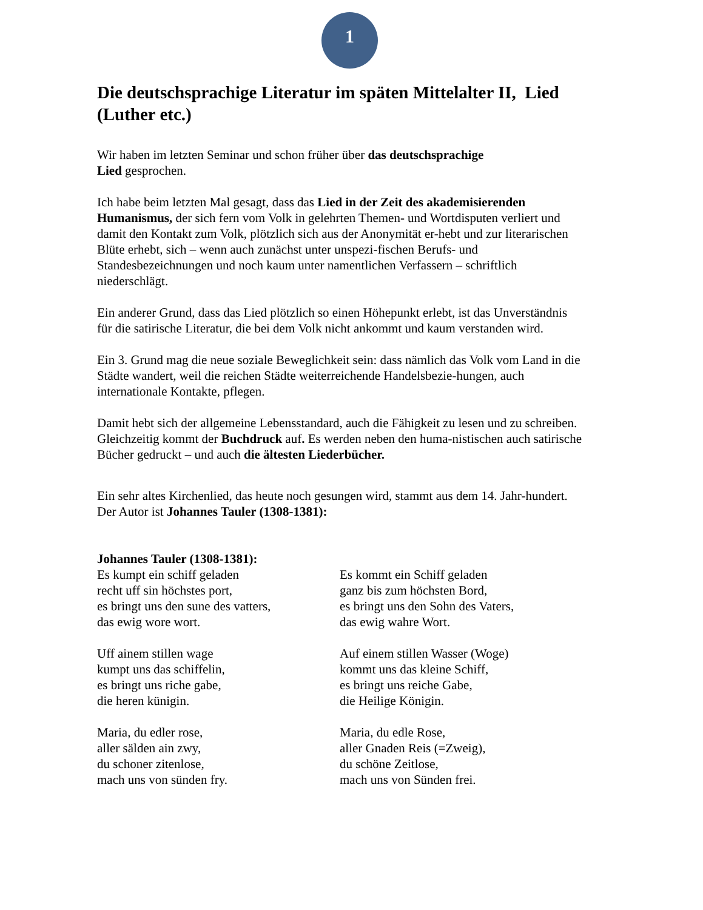1
Die deutschsprachige Literatur im späten Mittelalter II, Lied (Luther etc.)
Wir haben im letzten Seminar und schon früher über das deutschsprachige
Lied gesprochen.
Ich habe beim letzten Mal gesagt, dass das Lied in der Zeit des akademisierenden Humanismus, der sich fern vom Volk in gelehrten Themen- und Wortdisputen verliert und damit den Kontakt zum Volk, plötzlich sich aus der Anonymität er-hebt und zur literarischen Blüte erhebt, sich – wenn auch zunächst unter unspezi-fischen Berufs- und Standesbezeichnungen und noch kaum unter namentlichen Verfassern – schriftlich niederschlägt.
Ein anderer Grund, dass das Lied plötzlich so einen Höhepunkt erlebt, ist das Unverständnis für die satirische Literatur, die bei dem Volk nicht ankommt und kaum verstanden wird.
Ein 3. Grund mag die neue soziale Beweglichkeit sein: dass nämlich das Volk vom Land in die Städte wandert, weil die reichen Städte weiterreichende Handelsbezie-hungen, auch internationale Kontakte, pflegen.
Damit hebt sich der allgemeine Lebensstandard, auch die Fähigkeit zu lesen und zu schreiben. Gleichzeitig kommt der Buchdruck auf. Es werden neben den huma-nistischen auch satirische Bücher gedruckt – und auch die ältesten Liederbücher.
Ein sehr altes Kirchenlied, das heute noch gesungen wird, stammt aus dem 14. Jahr-hundert. Der Autor ist Johannes Tauler (1308-1381):
Johannes Tauler (1308-1381):
Es kumpt ein schiff geladen
recht uff sin höchstes port,
es bringt uns den sune des vatters,
das ewig wore wort.
Uff ainem stillen wage
kumpt uns das schiffelin,
es bringt uns riche gabe,
die heren künigin.
Maria, du edler rose,
aller sälden ain zwy,
du schoner zitenlose,
mach uns von sünden fry.
Es kommt ein Schiff geladen
ganz bis zum höchsten Bord,
es bringt uns den Sohn des Vaters,
das ewig wahre Wort.
Auf einem stillen Wasser (Woge)
kommt uns das kleine Schiff,
es bringt uns reiche Gabe,
die Heilige Königin.
Maria, du edle Rose,
aller Gnaden Reis (=Zweig),
du schöne Zeitlose,
mach uns von Sünden frei.